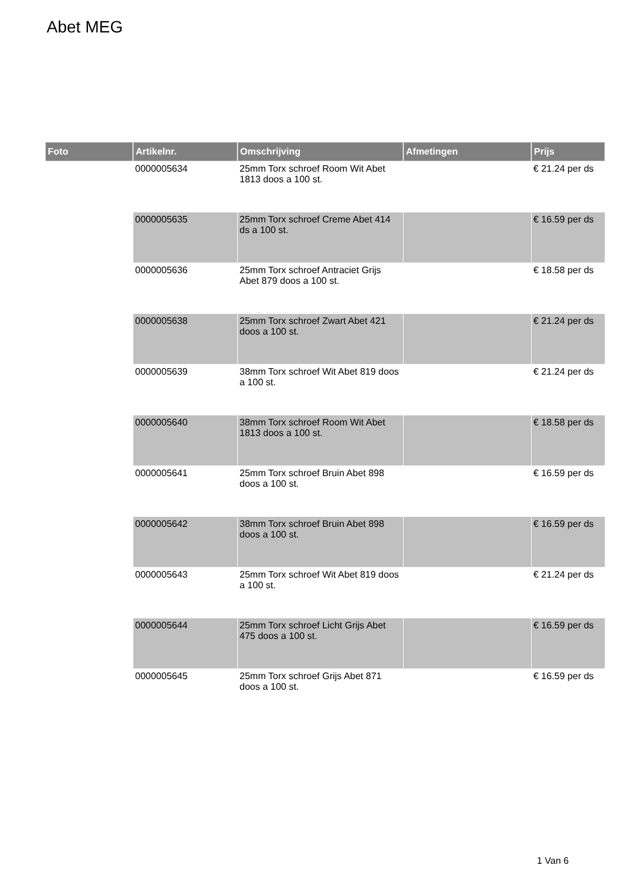Abet MEG
| Foto | Artikelnr. | Omschrijving | Afmetingen | Prijs |
| --- | --- | --- | --- | --- |
| | 0000005634 | 25mm Torx schroef Room Wit Abet 1813 doos a 100 st. | | € 21.24 per ds |
| | 0000005635 | 25mm Torx schroef Creme Abet 414 ds a 100 st. | | € 16.59 per ds |
| | 0000005636 | 25mm Torx schroef Antraciet Grijs Abet 879 doos a 100 st. | | € 18.58 per ds |
| | 0000005638 | 25mm Torx schroef Zwart Abet 421 doos a 100 st. | | € 21.24 per ds |
| | 0000005639 | 38mm Torx schroef Wit Abet 819 doos a 100 st. | | € 21.24 per ds |
| | 0000005640 | 38mm Torx schroef Room Wit Abet 1813 doos a 100 st. | | € 18.58 per ds |
| | 0000005641 | 25mm Torx schroef Bruin Abet 898 doos a 100 st. | | € 16.59 per ds |
| | 0000005642 | 38mm Torx schroef Bruin Abet 898 doos a 100 st. | | € 16.59 per ds |
| | 0000005643 | 25mm Torx schroef Wit Abet 819 doos a 100 st. | | € 21.24 per ds |
| | 0000005644 | 25mm Torx schroef Licht Grijs Abet 475 doos a 100 st. | | € 16.59 per ds |
| | 0000005645 | 25mm Torx schroef Grijs Abet 871 doos a 100 st. | | € 16.59 per ds |
1 Van 6